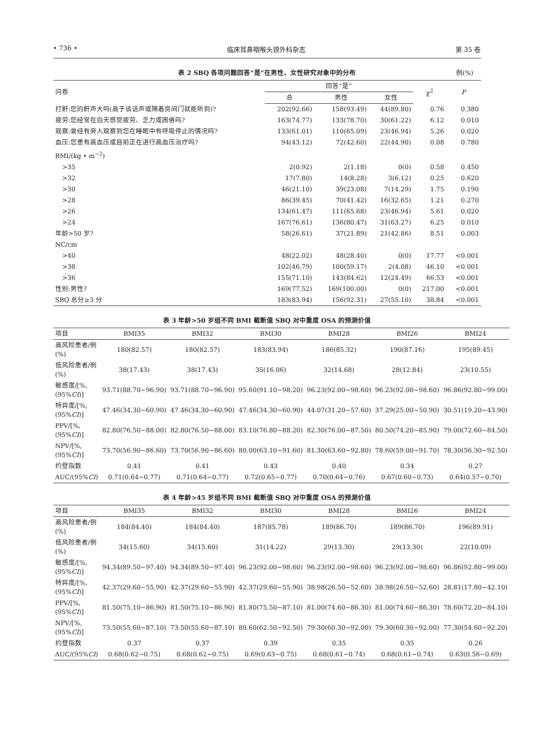• 736 • 临床耳鼻咽喉头颈外科杂志 第 35 卷
表 2 SBQ 各项问题回答“是”在男性、女性研究对象中的分布 例(%)
| 问卷 | 回答“是” | | | χ<sup>2</sup> | P |
| --- | --- | --- | --- | --- | --- |
| | 总 | 男性 | 女性 | | |
| 打鼾:您的鼾声大吗(高于谈话声或隔着房间门就能听到)? | 202(92.66) | 158(93.49) | 44(89.80) | 0.76 | 0.380 |
| 疲劳:您经常在白天感觉疲劳、乏力或困倦吗? | 163(74.77) | 133(78.70) | 30(61.22) | 6.12 | 0.010 |
| 观察:曾经有旁人观察到您在睡眠中有呼吸停止的情况吗? | 133(61.01) | 110(65.09) | 23(46.94) | 5.26 | 0.020 |
| 血压:您患有高血压或目前正在进行高血压治疗吗? | 94(43.12) | 72(42.60) | 22(44.90) | 0.08 | 0.780 |
| BMI/(kg • m<sup>−2</sup>) | | | | | |
| >35 | 2(0.92) | 2(1.18) | 0(0) | 0.58 | 0.450 |
| >32 | 17(7.80) | 14(8.28) | 3(6.12) | 0.25 | 0.620 |
| >30 | 46(21.10) | 39(23.08) | 7(14.29) | 1.75 | 0.190 |
| >28 | 86(39.45) | 70(41.42) | 16(32.65) | 1.21 | 0.270 |
| >26 | 134(61.47) | 111(65.68) | 23(46.94) | 5.61 | 0.020 |
| >24 | 167(76.61) | 136(80.47) | 31(63.27) | 6.25 | 0.010 |
| 年龄>50 岁? | 58(26.61) | 37(21.89) | 21(42.86) | 8.51 | 0.003 |
| NC/cm | | | | | |
| >40 | 48(22.02) | 48(28.40) | 0(0) | 17.77 | <0.001 |
| >38 | 102(46.79) | 100(59.17) | 2(4.08) | 46.10 | <0.001 |
| >36 | 155(71.10) | 143(84.62) | 12(24.49) | 66.53 | <0.001 |
| 性别:男性? | 169(77.52) | 169(100.00) | 0(0) | 217.00 | <0.001 |
| SBQ 总分≥3 分 | 183(83.94) | 156(92.31) | 27(55.10) | 38.84 | <0.001 |
表 3 年龄>50 岁组不同 BMI 截断值 SBQ 对中重度 OSA 的预测价值
| 项目 | BMI35 | BMI32 | BMI30 | BMI28 | BMI26 | BMI24 |
| --- | --- | --- | --- | --- | --- | --- |
| 高风险患者/例(%) | 180(82.57) | 180(82.57) | 183(83.94) | 186(85.32) | 190(87.16) | 195(89.45) |
| 低风险患者/例(%) | 38(17.43) | 38(17.43) | 35(16.06) | 32(14.68) | 28(12.84) | 23(10.55) |
| 敏感度/[%,(95% CI )] | 93.71(88.70~96.90) | 93.71(88.70~96.90) | 95.60(91.10~98.20) | 96.23(92.00~98.60) | 96.23(92.00~98.60) | 96.86(92.80~99.00) |
| 特异度/[%,(95% CI )] | 47.46(34.30~60.90) | 47.46(34.30~60.90) | 47.46(34.30~60.90) | 44.07(31.20~57.60) | 37.29(25.00~50.90) | 30.51(19.20~43.90) |
| PPV/[%,(95% CI )] | 82.80(76.50~88.00) | 82.80(76.50~88.00) | 83.10(76.80~88.20) | 82.30(76.00~87.50) | 80.50(74.20~85.90) | 79.00(72.60~84.50) |
| NPV/[%,(95% CI )] | 73.70(56.90~86.60) | 73.70(56.90~86.60) | 80.00(63.10~91.60) | 81.30(63.60~92.80) | 78.60(59.00~91.70) | 78.30(56.30~92.50) |
| 约登指数 | 0.41 | 0.41 | 0.43 | 0.40 | 0.34 | 0.27 |
| AUC/(95% CI ) | 0.71(0.64~0.77) | 0.71(0.64~0.77) | 0.72(0.65~0.77) | 0.70(0.64~0.76) | 0.67(0.60~0.73) | 0.64(0.57~0.70) |
表 4 年龄>45 岁组不同 BMI 截断值 SBQ 对中重度 OSA 的预测价值
| 项目 | BMI35 | BMI32 | BMI30 | BMI28 | BMI26 | BMI24 |
| --- | --- | --- | --- | --- | --- | --- |
| 高风险患者/例(%) | 184(84.40) | 184(84.40) | 187(85.78) | 189(86.70) | 189(86.70) | 196(89.91) |
| 低风险患者/例(%) | 34(15.60) | 34(15.60) | 31(14.22) | 29(13.30) | 29(13.30) | 22(10.09) |
| 敏感度/[%,(95% CI )] | 94.34(89.50~97.40) | 94.34(89.50~97.40) | 96.23(92.00~98.60) | 96.23(92.00~98.60) | 96.23(92.00~98.60) | 96.86(92.80~99.00) |
| 特异度/[%,(95% CI )] | 42.37(29.60~55.90) | 42.37(29.60~55.90) | 42.37(29.60~55.90) | 38.98(26.50~52.60) | 38.98(26.50~52.60) | 28.81(17.80~42.10) |
| PPV/[%,(95% CI )] | 81.50(75.10~86.90) | 81.50(75.10~86.90) | 81.80(75.50~87.10) | 81.00(74.60~86.30) | 81.00(74.60~86.30) | 78.60(72.20~84.10) |
| NPV/[%,(95% CI )] | 73.50(55.60~87.10) | 73.50(55.60~87.10) | 80.60(62.50~92.50) | 79.30(60.30~92.00) | 79.30(60.30~92.00) | 77.30(54.60~92.20) |
| 约登指数 | 0.37 | 0.37 | 0.39 | 0.35 | 0.35 | 0.26 |
| AUC/(95% CI ) | 0.68(0.62~0.75) | 0.68(0.62~0.75) | 0.69(0.63~0.75) | 0.68(0.61~0.74) | 0.68(0.61~0.74) | 0.63(0.56~0.69) |